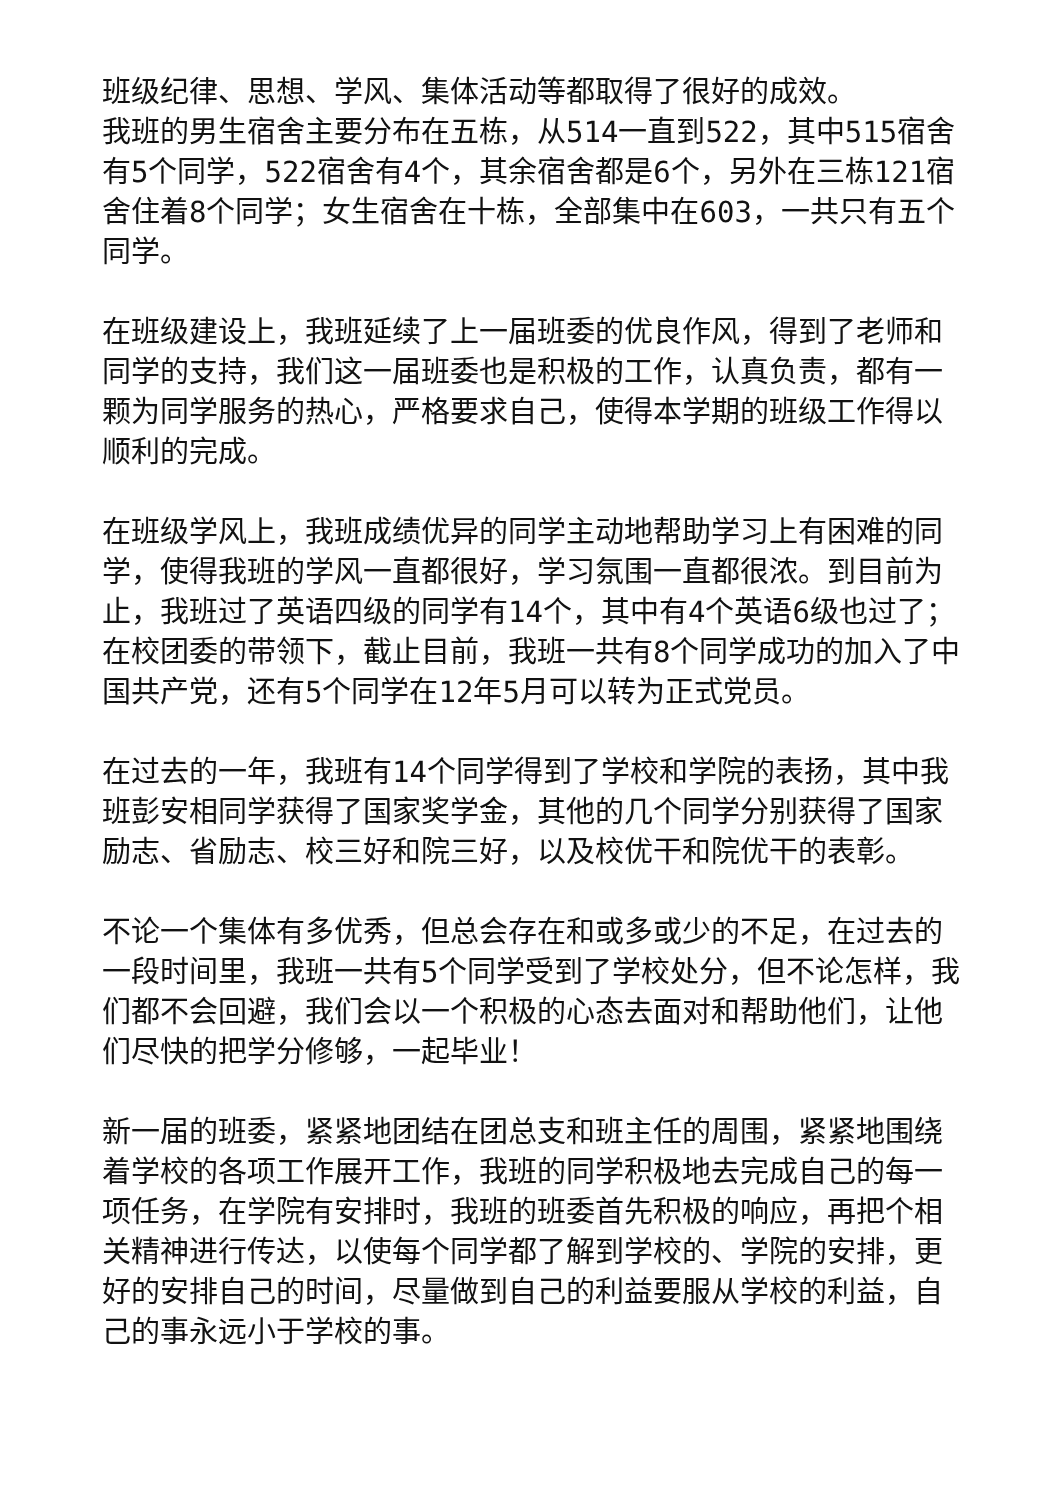班级纪律、思想、学风、集体活动等都取得了很好的成效。
我班的男生宿舍主要分布在五栋，从514一直到522，其中515宿舍有5个同学，522宿舍有4个，其余宿舍都是6个，另外在三栋121宿舍住着8个同学；女生宿舍在十栋，全部集中在603，一共只有五个同学。
在班级建设上，我班延续了上一届班委的优良作风，得到了老师和同学的支持，我们这一届班委也是积极的工作，认真负责，都有一颗为同学服务的热心，严格要求自己，使得本学期的班级工作得以顺利的完成。
在班级学风上，我班成绩优异的同学主动地帮助学习上有困难的同学，使得我班的学风一直都很好，学习氛围一直都很浓。到目前为止，我班过了英语四级的同学有14个，其中有4个英语6级也过了；在校团委的带领下，截止目前，我班一共有8个同学成功的加入了中国共产党，还有5个同学在12年5月可以转为正式党员。
在过去的一年，我班有14个同学得到了学校和学院的表扬，其中我班彭安相同学获得了国家奖学金，其他的几个同学分别获得了国家励志、省励志、校三好和院三好，以及校优干和院优干的表彰。
不论一个集体有多优秀，但总会存在和或多或少的不足，在过去的一段时间里，我班一共有5个同学受到了学校处分，但不论怎样，我们都不会回避，我们会以一个积极的心态去面对和帮助他们，让他们尽快的把学分修够，一起毕业！
新一届的班委，紧紧地团结在团总支和班主任的周围，紧紧地围绕着学校的各项工作展开工作，我班的同学积极地去完成自己的每一项任务，在学院有安排时，我班的班委首先积极的响应，再把个相关精神进行传达，以使每个同学都了解到学校的、学院的安排，更好的安排自己的时间，尽量做到自己的利益要服从学校的利益，自己的事永远小于学校的事。